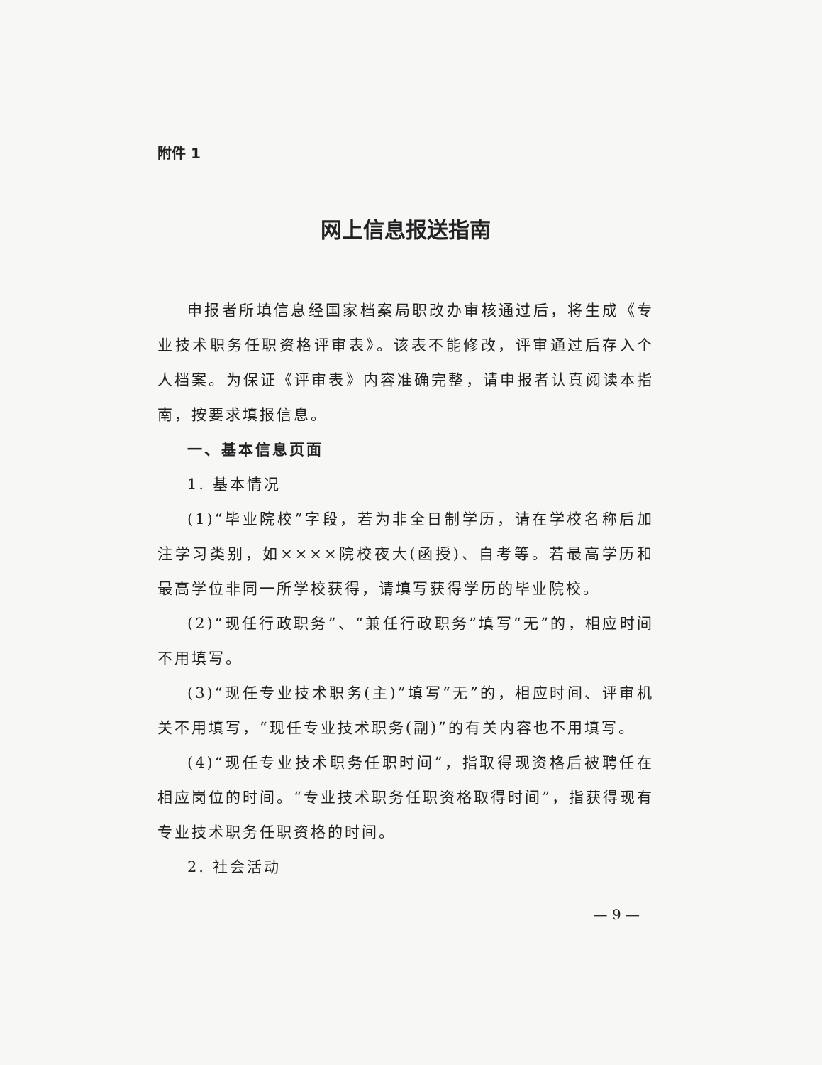附件 1
网上信息报送指南
申报者所填信息经国家档案局职改办审核通过后，将生成《专业技术职务任职资格评审表》。该表不能修改，评审通过后存入个人档案。为保证《评审表》内容准确完整，请申报者认真阅读本指南，按要求填报信息。
一、基本信息页面
1. 基本情况
(1)“毕业院校”字段，若为非全日制学历，请在学校名称后加注学习类别，如××××院校夜大(函授)、自考等。若最高学历和最高学位非同一所学校获得，请填写获得学历的毕业院校。
(2)“现任行政职务”、“兼任行政职务”填写“无”的，相应时间不用填写。
(3)“现任专业技术职务(主)”填写“无”的，相应时间、评审机关不用填写，“现任专业技术职务(副)”的有关内容也不用填写。
(4)“现任专业技术职务任职时间”，指取得现资格后被聘任在相应岗位的时间。“专业技术职务任职资格取得时间”，指获得现有专业技术职务任职资格的时间。
2. 社会活动
— 9 —